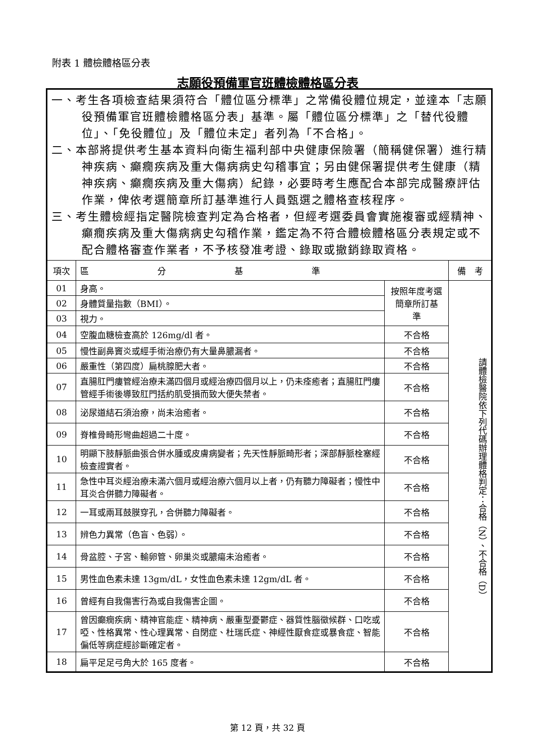附表 1 體檢體格區分表
志願役預備軍官班體檢體格區分表
| 一、考生各項檢查結果須符合「體位區分標準」之常備役體位規定，並達本「志願役預備軍官班體檢體格區分表」基準。屬「體位區分標準」之「替代役體位」、「免役體位」及「體位未定」者列為「不合格」。 二、本部將提供考生基本資料向衛生福利部中央健康保險署（簡稱健保署）進行精神疾病、癲癇疾病及重大傷病病史勾稽事宜；另由健保署提供考生健康（精神疾病、癲癇疾病及重大傷病）紀錄，必要時考生應配合本部完成醫療評估作業，俾依考選簡章所訂基準進行人員甄選之體格查核程序。 三、考生體檢經指定醫院檢查判定為合格者，但經考選委員會實施複審或經精神、癲癇疾病及重大傷病病史勾稽作業，鑑定為不符合體檢體格區分表規定或不配合體格審查作業者，不予核發准考證、錄取或撤銷錄取資格。 | | | |
| 項次 | 區 分 基 準 | | 備 考 |
| 01 | 身高。 | 按照年度考選簡章所訂基 準 | 請體檢醫院依下列代碼辦理體格判定：合格（N）、不合格（D） |
| 02 | 身體質量指數（BMI）。 | | |
| 03 | 視力。 | | |
| 04 | 空腹血糖檢查高於 126mg/dl 者。 | 不合格 | |
| 05 | 慢性副鼻竇炎或經手術治療仍有大量鼻膿漏者。 | 不合格 | |
| 06 | 嚴重性（第四度）扁桃腺肥大者。 | 不合格 | |
| 07 | 直腸肛門瘻管經治療未滿四個月或經治療四個月以上，仍未痊癒者；直腸肛門瘻管經手術後導致肛門括約肌受損而致大便失禁者。 | 不合格 | |
| 08 | 泌尿道結石須治療，尚未治癒者。 | 不合格 | |
| 09 | 脊椎骨畸形彎曲超過二十度。 | 不合格 | |
| 10 | 明顯下肢靜脈曲張合併水腫或皮膚病變者；先天性靜脈畸形者；深部靜脈栓塞經檢查證實者。 | 不合格 | |
| 11 | 急性中耳炎經治療未滿六個月或經治療六個月以上者，仍有聽力障礙者；慢性中耳炎合併聽力障礙者。 | 不合格 | |
| 12 | 一耳或兩耳鼓膜穿孔，合併聽力障礙者。 | 不合格 | |
| 13 | 辨色力異常（色盲、色弱）。 | 不合格 | |
| 14 | 骨盆腔、子宮、輸卵管、卵巢炎或膿瘍未治癒者。 | 不合格 | |
| 15 | 男性血色素未達 13gm/dL，女性血色素未達 12gm/dL 者。 | 不合格 | |
| 16 | 曾經有自我傷害行為或自我傷害企圖。 | 不合格 | |
| 17 | 曾因癲癇疾病、精神官能症、精神病、嚴重型憂鬱症、器質性腦徵候群、口吃或啞、性格異常、性心理異常、自閉症、杜瑞氏症、神經性厭食症或暴食症、智能偏低等病症經診斷確定者。 | 不合格 | |
| 18 | 扁平足足弓角大於 165 度者。 | 不合格 | |
第 12 頁，共 32 頁